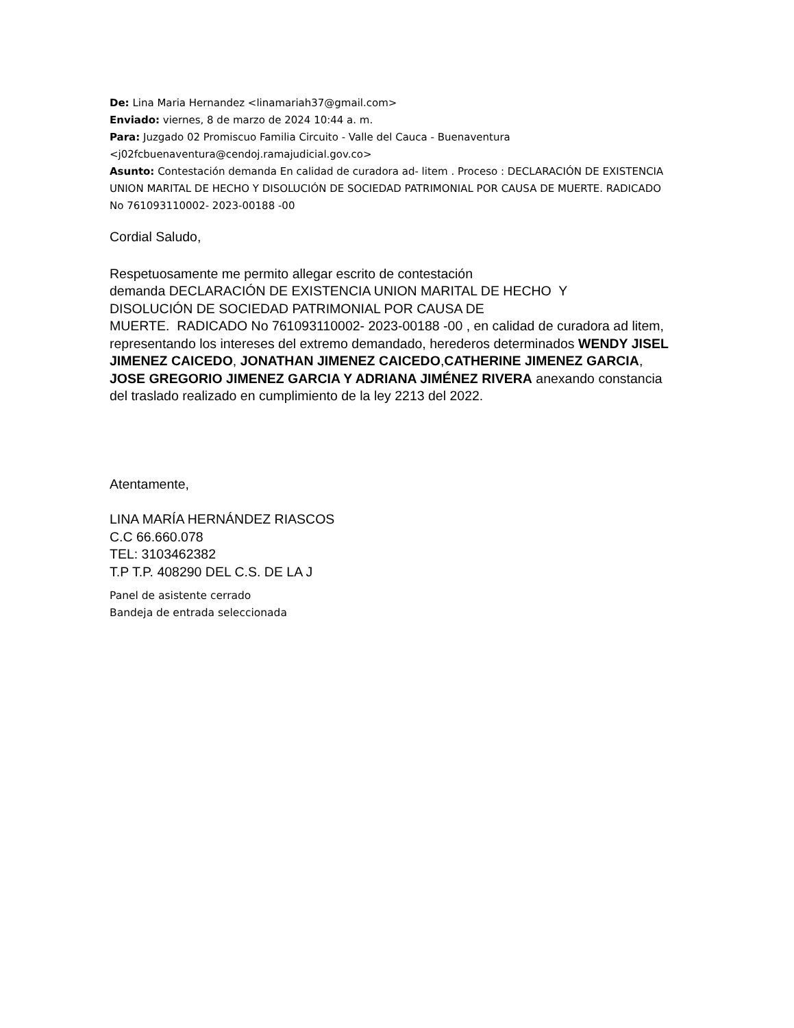De: Lina Maria Hernandez <linamariah37@gmail.com>
Enviado: viernes, 8 de marzo de 2024 10:44 a. m.
Para: Juzgado 02 Promiscuo Familia Circuito - Valle del Cauca - Buenaventura <j02fcbuenaventura@cendoj.ramajudicial.gov.co>
Asunto: Contestación demanda En calidad de curadora ad- litem . Proceso : DECLARACIÓN DE EXISTENCIA UNION MARITAL DE HECHO Y DISOLUCIÓN DE SOCIEDAD PATRIMONIAL POR CAUSA DE MUERTE. RADICADO No 761093110002- 2023-00188 -00
Cordial Saludo,
Respetuosamente me permito allegar escrito de contestación
demanda DECLARACIÓN DE EXISTENCIA UNION MARITAL DE HECHO Y
DISOLUCIÓN DE SOCIEDAD PATRIMONIAL POR CAUSA DE
MUERTE. RADICADO No 761093110002- 2023-00188 -00 , en calidad de curadora ad litem, representando los intereses del extremo demandado, herederos determinados WENDY JISEL JIMENEZ CAICEDO, JONATHAN JIMENEZ CAICEDO,CATHERINE JIMENEZ GARCIA, JOSE GREGORIO JIMENEZ GARCIA Y ADRIANA JIMÉNEZ RIVERA anexando constancia del traslado realizado en cumplimiento de la ley 2213 del 2022.
Atentamente,
LINA MARÍA HERNÁNDEZ RIASCOS
C.C 66.660.078
TEL: 3103462382
T.P T.P. 408290 DEL C.S. DE LA J
Panel de asistente cerrado
Bandeja de entrada seleccionada